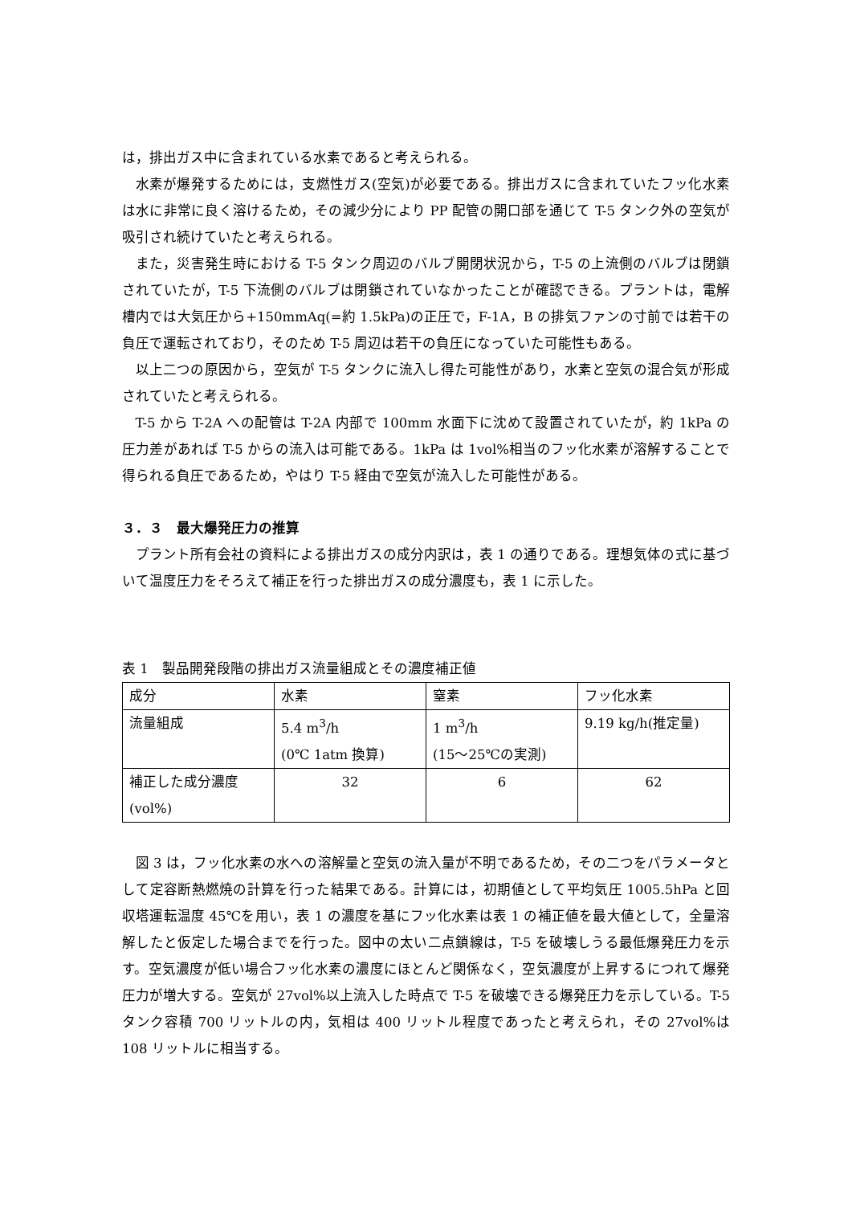は，排出ガス中に含まれている水素であると考えられる。
水素が爆発するためには，支燃性ガス(空気)が必要である。排出ガスに含まれていたフッ化水素は水に非常に良く溶けるため，その減少分により PP 配管の開口部を通じて T-5 タンク外の空気が吸引され続けていたと考えられる。
また，災害発生時における T-5 タンク周辺のバルブ開閉状況から，T-5 の上流側のバルブは閉鎖されていたが，T-5 下流側のバルブは閉鎖されていなかったことが確認できる。プラントは，電解槽内では大気圧から+150mmAq(=約 1.5kPa)の正圧で，F-1A，B の排気ファンの寸前では若干の負圧で運転されており，そのため T-5 周辺は若干の負圧になっていた可能性もある。
以上二つの原因から，空気が T-5 タンクに流入し得た可能性があり，水素と空気の混合気が形成されていたと考えられる。
T-5 から T-2A への配管は T-2A 内部で 100mm 水面下に沈めて設置されていたが，約 1kPa の圧力差があれば T-5 からの流入は可能である。1kPa は 1vol%相当のフッ化水素が溶解することで得られる負圧であるため，やはり T-5 経由で空気が流入した可能性がある。
３．３　最大爆発圧力の推算
プラント所有会社の資料による排出ガスの成分内訳は，表 1 の通りである。理想気体の式に基づいて温度圧力をそろえて補正を行った排出ガスの成分濃度も，表 1 に示した。
表 1　製品開発段階の排出ガス流量組成とその濃度補正値
| 成分 | 水素 | 窒素 | フッ化水素 |
| 流量組成 | 5.4 m<sup>3</sup>/h (0℃ 1atm 換算) | 1 m<sup>3</sup>/h (15～25℃の実測) | 9.19 kg/h(推定量) |
| 補正した成分濃度 (vol%) | 32 | 6 | 62 |
図 3 は，フッ化水素の水への溶解量と空気の流入量が不明であるため，その二つをパラメータとして定容断熱燃焼の計算を行った結果である。計算には，初期値として平均気圧 1005.5hPa と回収塔運転温度 45℃を用い，表 1 の濃度を基にフッ化水素は表 1 の補正値を最大値として，全量溶解したと仮定した場合までを行った。図中の太い二点鎖線は，T-5 を破壊しうる最低爆発圧力を示す。空気濃度が低い場合フッ化水素の濃度にほとんど関係なく，空気濃度が上昇するにつれて爆発圧力が増大する。空気が 27vol%以上流入した時点で T-5 を破壊できる爆発圧力を示している。T-5 タンク容積 700 リットルの内，気相は 400 リットル程度であったと考えられ，その 27vol%は 108 リットルに相当する。